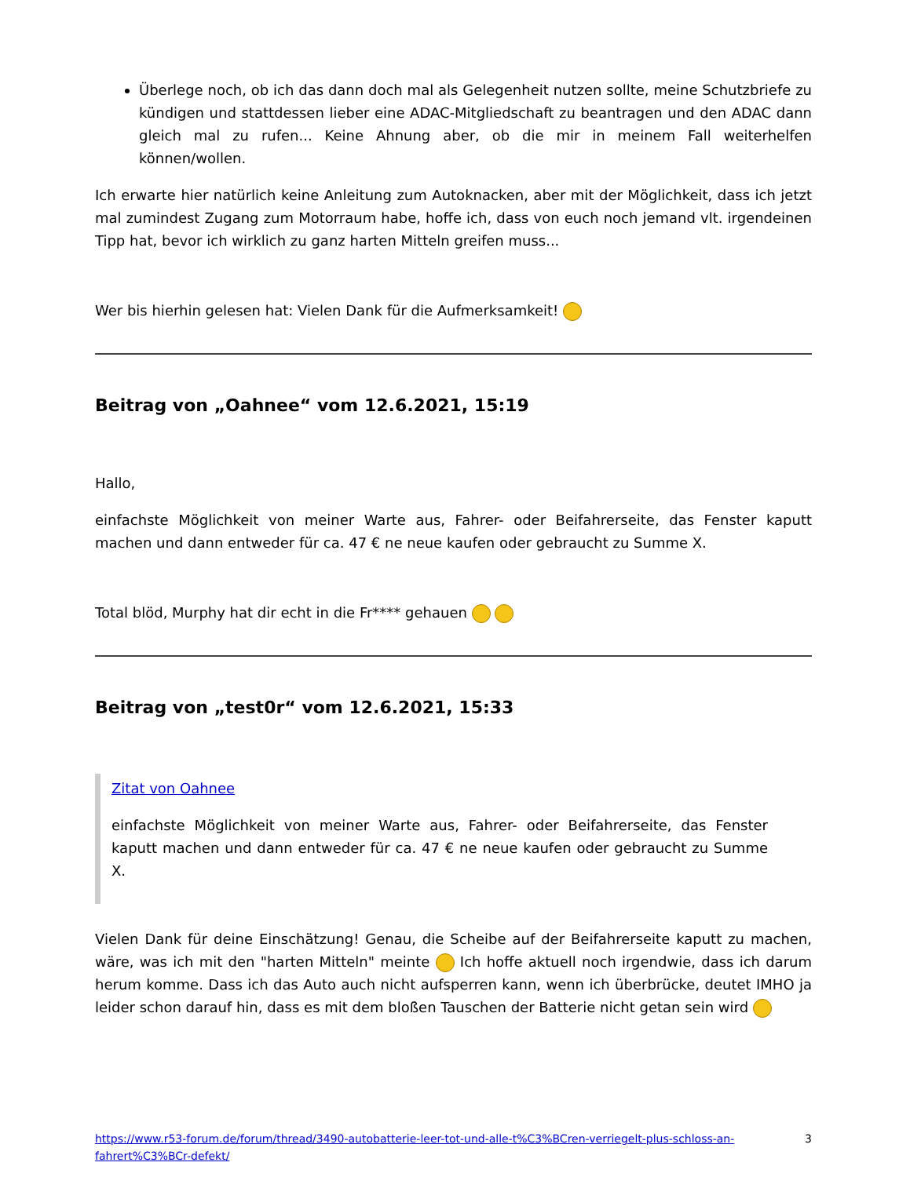Überlege noch, ob ich das dann doch mal als Gelegenheit nutzen sollte, meine Schutzbriefe zu kündigen und stattdessen lieber eine ADAC-Mitgliedschaft zu beantragen und den ADAC dann gleich mal zu rufen... Keine Ahnung aber, ob die mir in meinem Fall weiterhelfen können/wollen.
Ich erwarte hier natürlich keine Anleitung zum Autoknacken, aber mit der Möglichkeit, dass ich jetzt mal zumindest Zugang zum Motorraum habe, hoffe ich, dass von euch noch jemand vlt. irgendeinen Tipp hat, bevor ich wirklich zu ganz harten Mitteln greifen muss...
Wer bis hierhin gelesen hat: Vielen Dank für die Aufmerksamkeit!
Beitrag von „Oahnee“ vom 12.6.2021, 15:19
Hallo,
einfachste Möglichkeit von meiner Warte aus, Fahrer- oder Beifahrerseite, das Fenster kaputt machen und dann entweder für ca. 47 € ne neue kaufen oder gebraucht zu Summe X.
Total blöd, Murphy hat dir echt in die Fr**** gehauen
Beitrag von „test0r“ vom 12.6.2021, 15:33
Zitat von Oahnee
einfachste Möglichkeit von meiner Warte aus, Fahrer- oder Beifahrerseite, das Fenster kaputt machen und dann entweder für ca. 47 € ne neue kaufen oder gebraucht zu Summe X.
Vielen Dank für deine Einschätzung! Genau, die Scheibe auf der Beifahrerseite kaputt zu machen, wäre, was ich mit den "harten Mitteln" meinte Ich hoffe aktuell noch irgendwie, dass ich darum herum komme. Dass ich das Auto auch nicht aufsperren kann, wenn ich überbrücke, deutet IMHO ja leider schon darauf hin, dass es mit dem bloßen Tauschen der Batterie nicht getan sein wird
https://www.r53-forum.de/forum/thread/3490-autobatterie-leer-tot-und-alle-t%C3%BCren-verriegelt-plus-schloss-an-fahrert%C3%BCr-defekt/ 3